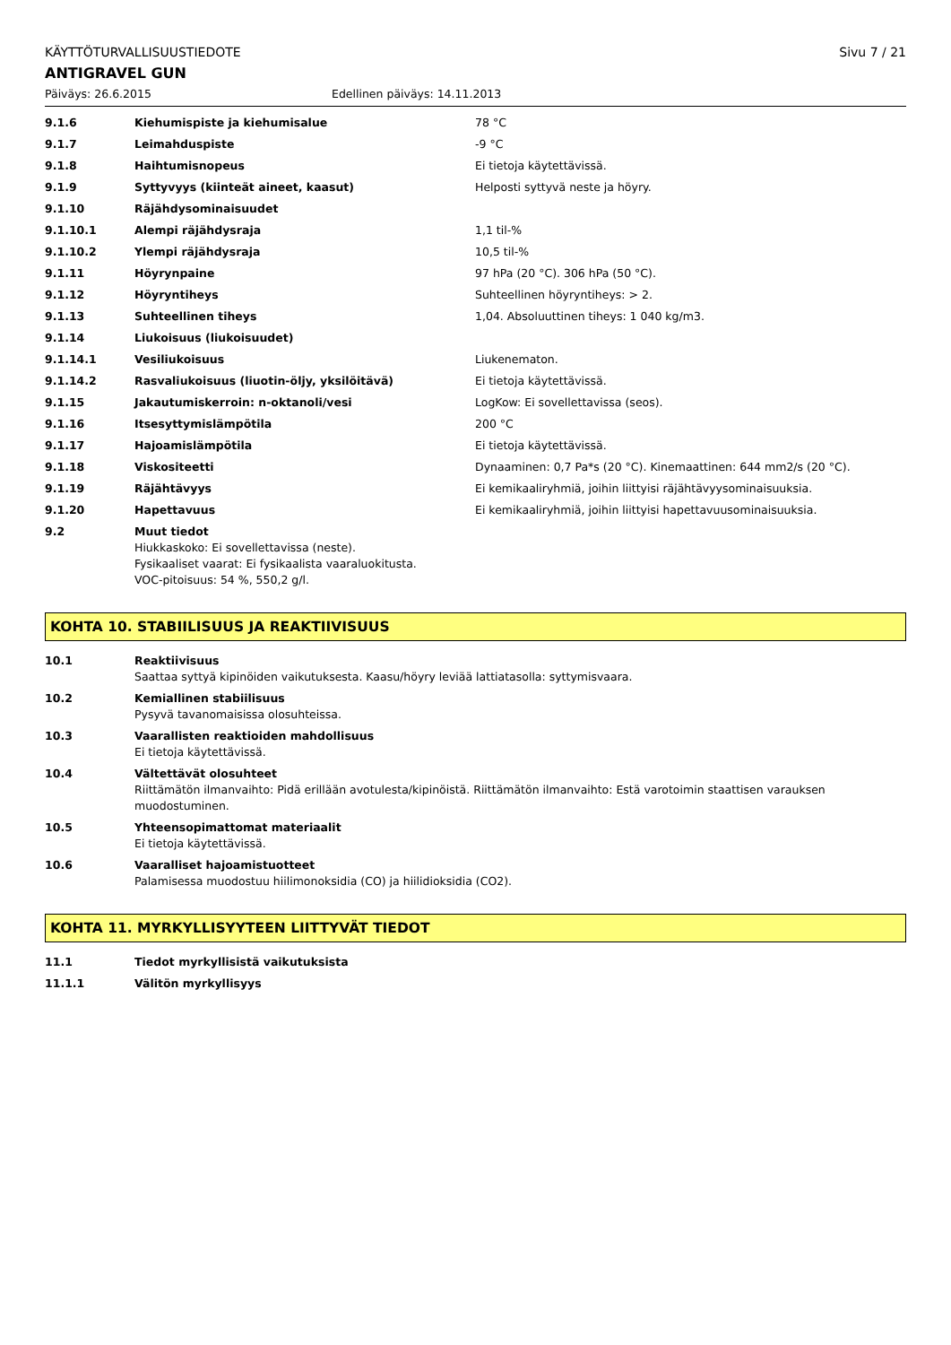KÄYTTÖTURVALLISUUSTIEDOTE Sivu 7 / 21
ANTIGRAVEL GUN
Päiväys: 26.6.2015 Edellinen päiväys: 14.11.2013
| 9.1.6 | Kiehumispiste ja kiehumisalue | 78 °C |
| 9.1.7 | Leimahduspiste | -9 °C |
| 9.1.8 | Haihtumisnopeus | Ei tietoja käytettävissä. |
| 9.1.9 | Syttyvyys (kiinteät aineet, kaasut) | Helposti syttyvä neste ja höyry. |
| 9.1.10 | Räjähdysominaisuudet | |
| 9.1.10.1 | Alempi räjähdysraja | 1,1 til-% |
| 9.1.10.2 | Ylempi räjähdysraja | 10,5 til-% |
| 9.1.11 | Höyrynpaine | 97 hPa (20 °C). 306 hPa (50 °C). |
| 9.1.12 | Höyryntiheys | Suhteellinen höyryntiheys: > 2. |
| 9.1.13 | Suhteellinen tiheys | 1,04. Absoluuttinen tiheys: 1 040 kg/m3. |
| 9.1.14 | Liukoisuus (liukoisuudet) | |
| 9.1.14.1 | Vesiliukoisuus | Liukenematon. |
| 9.1.14.2 | Rasvaliukoisuus (liuotin-öljy, yksilöitävä) | Ei tietoja käytettävissä. |
| 9.1.15 | Jakautumiskerroin: n-oktanoli/vesi | LogKow: Ei sovellettavissa (seos). |
| 9.1.16 | Itsesyttymislämpötila | 200 °C |
| 9.1.17 | Hajoamislämpötila | Ei tietoja käytettävissä. |
| 9.1.18 | Viskositeetti | Dynaaminen: 0,7 Pa*s (20 °C). Kinemaattinen: 644 mm2/s (20 °C). |
| 9.1.19 | Räjähtävyys | Ei kemikaaliryhmiä, joihin liittyisi räjähtävyysominaisuuksia. |
| 9.1.20 | Hapettavuus | Ei kemikaaliryhmiä, joihin liittyisi hapettavuusominaisuuksia. |
| 9.2 | Muut tiedot Hiukkaskoko: Ei sovellettavissa (neste). Fysikaaliset vaarat: Ei fysikaalista vaaraluokitusta. VOC-pitoisuus: 54 %, 550,2 g/l. | |
KOHTA 10. STABIILISUUS JA REAKTIIVISUUS
| 10.1 | Reaktiivisuus Saattaa syttyä kipinöiden vaikutuksesta. Kaasu/höyry leviää lattiatasolla: syttymisvaara. |
| 10.2 | Kemiallinen stabiilisuus Pysyvä tavanomaisissa olosuhteissa. |
| 10.3 | Vaarallisten reaktioiden mahdollisuus Ei tietoja käytettävissä. |
| 10.4 | Vältettävät olosuhteet Riittämätön ilmanvaihto: Pidä erillään avotulesta/kipinöistä. Riittämätön ilmanvaihto: Estä varotoimin staattisen varauksen muodostuminen. |
| 10.5 | Yhteensopimattomat materiaalit Ei tietoja käytettävissä. |
| 10.6 | Vaaralliset hajoamistuotteet Palamisessa muodostuu hiilimonoksidia (CO) ja hiilidioksidia (CO2). |
KOHTA 11. MYRKYLLISYYTEEN LIITTYVÄT TIEDOT
| 11.1 | Tiedot myrkyllisistä vaikutuksista |
| 11.1.1 | Välitön myrkyllisyys |